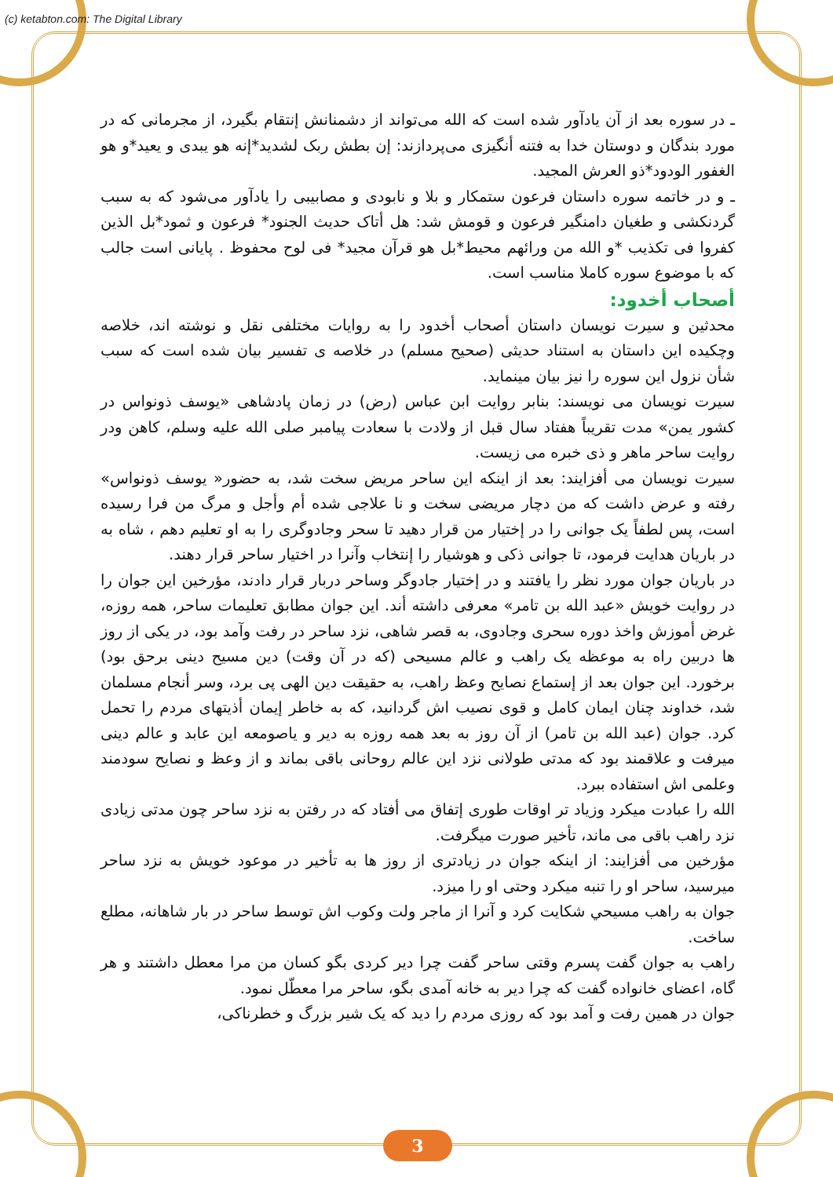(c) ketabton.com: The Digital Library
ـ در سوره بعد از آن یادآور شده است که الله می‌تواند از دشمنانش إنتقام بگیرد، از مجرمانی که در مورد بندگان و دوستان خدا به فتنه أنگیزی می‌پردازند: إن بطش ربک لشدید*إنه هو یبدی و یعید*و هو الغفور الودود*ذو العرش المجید.
ـ و در خاتمه سوره داستان فرعون ستمکار و بلا و نابودی و مصابیبی را یادآور می‌شود که به سبب گردنکشی و طغیان دامنگیر فرعون و قومش شد: هل أتاک حدیث الجنود* فرعون و ثمود*بل الذین کفروا فی تکذیب *و الله من ورائهم محیط*بل هو قرآن مجید* فی لوح محفوظ . پایانی است جالب که با موضوع سوره کاملا مناسب است.
أصحاب أخدود:
محدثین و سیرت نویسان داستان أصحاب أخدود را به روایات مختلفی نقل و نوشته اند، خلاصه وچکیده این داستان به استناد حدیثی (صحیح مسلم) در خلاصه ی تفسیر بیان شده است که سبب شأن نزول این سوره را نیز بیان مینماید.
سیرت نویسان می نویسند: بنابر روایت ابن عباس (رض) در زمان پادشاهی «یوسف ذونواس در کشور یمن» مدت تقریباً هفتاد سال قبل از ولادت با سعادت پیامبر صلی الله علیه وسلم، کاهن ودر روایت ساحر ماهر و ذی خبره می زیست.
سیرت نویسان می أفزایند: بعد از اینکه این ساحر مریض سخت شد، به حضور« یوسف ذونواس» رفته و عرض داشت که من دچار مریضی سخت و نا علاجی شده أم وأجل و مرگ من فرا رسیده است، پس لطفاً یک جوانی را در إختیار من قرار دهید تا سحر وجادوگری را به او تعلیم دهم ، شاه به در باریان هدایت فرمود، تا جوانی ذکی و هوشیار را إنتخاب وآنرا در اختیار ساحر قرار دهند.
در باریان جوان مورد نظر را یافتند و در إختیار جادوگر وساحر دربار قرار دادند، مؤرخین این جوان را در روایت خویش «عبد الله بن تامر» معرفی داشته أند. این جوان مطابق تعلیمات ساحر، همه روزه، غرض أموزش واخذ دوره سحری وجادوی، به قصر شاهی، نزد ساحر در رفت وآمد بود، در یکی از روز ها دربین راه به موعظه یک راهب و عالم مسیحی (که در آن وقت) دین مسیح دینی برحق بود) برخورد. این جوان بعد از إستماع نصایح وعظ راهب، به حقیقت دین الهی پی برد، وسر أنجام مسلمان شد، خداوند چنان ایمان کامل و قوی نصیب اش گردانید، که به خاطر إیمان أذیتهای مردم را تحمل کرد. جوان (عبد الله بن تامر) از آن روز به بعد همه روزه به دیر و یاصومعه این عابد و عالم دینی میرفت و علاقمند بود که مدتی طولانی نزد این عالم روحانی باقی بماند و از وعظ و نصایح سودمند وعلمی اش استفاده ببرد.
الله را عبادت میکرد وزیاد تر اوقات طوری إتفاق می أفتاد که در رفتن به نزد ساحر چون مدتی زیادی نزد راهب باقی می ماند، تأخیر صورت میگرفت.
مؤرخین می أفزایند: از اینکه جوان در زیادتری از روز ها به تأخیر در موعود خویش به نزد ساحر میرسید، ساحر او را تنبه میکرد وحتی او را میزد.
جوان به راهب مسیحي شکایت کرد و آنرا از ماجر ولت وکوب اش توسط ساحر در بار شاهانه، مطلع ساخت.
راهب به جوان گفت پسرم وقتی ساحر گفت چرا دیر کردی بگو کسان من مرا معطل داشتند و هر گاه، اعضای خانواده گفت که چرا دیر به خانه آمدی بگو، ساحر مرا معطّل نمود.
جوان در همین رفت و آمد بود که روزی مردم را دید که یک شیر بزرگ و خطرناکی،
3